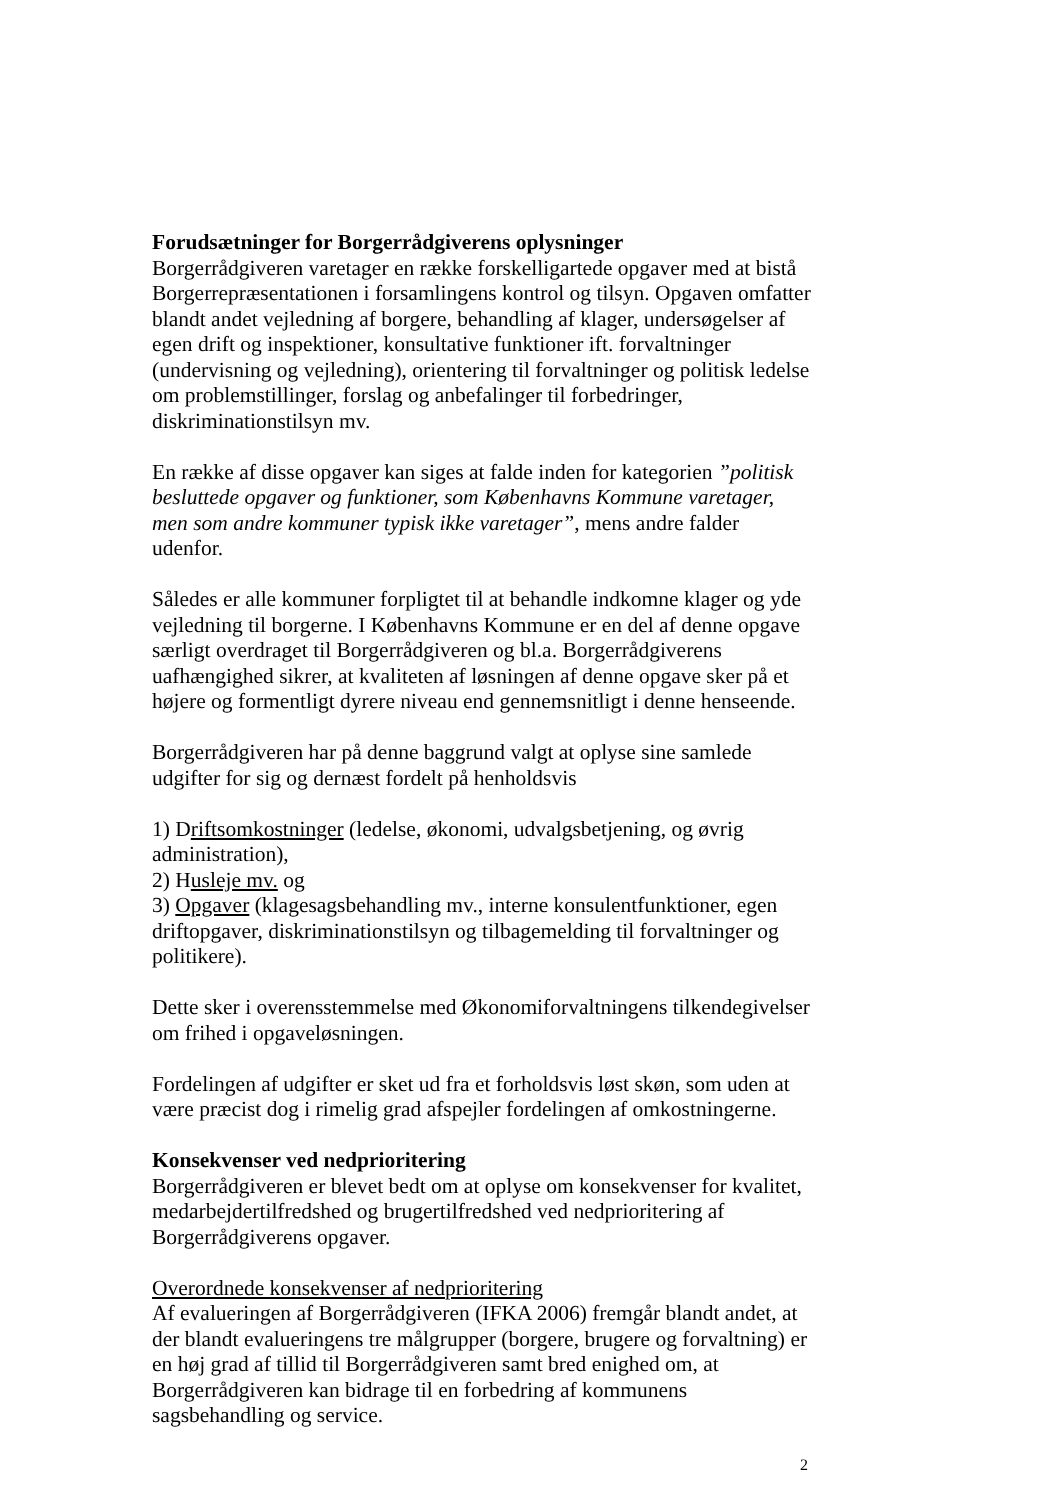Forudsætninger for Borgerrådgiverens oplysninger
Borgerrådgiveren varetager en række forskelligartede opgaver med at bistå Borgerrepræsentationen i forsamlingens kontrol og tilsyn. Opgaven omfatter blandt andet vejledning af borgere, behandling af klager, undersøgelser af egen drift og inspektioner, konsultative funktioner ift. forvaltninger (undervisning og vejledning), orientering til forvaltninger og politisk ledelse om problemstillinger, forslag og anbefalinger til forbedringer, diskriminationstilsyn mv.
En række af disse opgaver kan siges at falde inden for kategorien ”politisk besluttede opgaver og funktioner, som Københavns Kommune varetager, men som andre kommuner typisk ikke varetager”, mens andre falder udenfor.
Således er alle kommuner forpligtet til at behandle indkomne klager og yde vejledning til borgerne. I Københavns Kommune er en del af denne opgave særligt overdraget til Borgerrådgiveren og bl.a. Borgerrådgiverens uafhængighed sikrer, at kvaliteten af løsningen af denne opgave sker på et højere og formentligt dyrere niveau end gennemsnitligt i denne henseende.
Borgerrådgiveren har på denne baggrund valgt at oplyse sine samlede udgifter for sig og dernæst fordelt på henholdsvis
1) Driftsomkostninger (ledelse, økonomi, udvalgsbetjening, og øvrig administration),
2) Husleje mv. og
3) Opgaver (klagesagsbehandling mv., interne konsulentfunktioner, egen driftopgaver, diskriminationstilsyn og tilbagemelding til forvaltninger og politikere).
Dette sker i overensstemmelse med Økonomiforvaltningens tilkendegivelser om frihed i opgaveløsningen.
Fordelingen af udgifter er sket ud fra et forholdsvis løst skøn, som uden at være præcist dog i rimelig grad afspejler fordelingen af omkostningerne.
Konsekvenser ved nedprioritering
Borgerrådgiveren er blevet bedt om at oplyse om konsekvenser for kvalitet, medarbejdertilfredshed og brugertilfredshed ved nedprioritering af Borgerrådgiverens opgaver.
Overordnede konsekvenser af nedprioritering
Af evalueringen af Borgerrådgiveren (IFKA 2006) fremgår blandt andet, at der blandt evalueringens tre målgrupper (borgere, brugere og forvaltning) er en høj grad af tillid til Borgerrådgiveren samt bred enighed om, at Borgerrådgiveren kan bidrage til en forbedring af kommunens sagsbehandling og service.
2